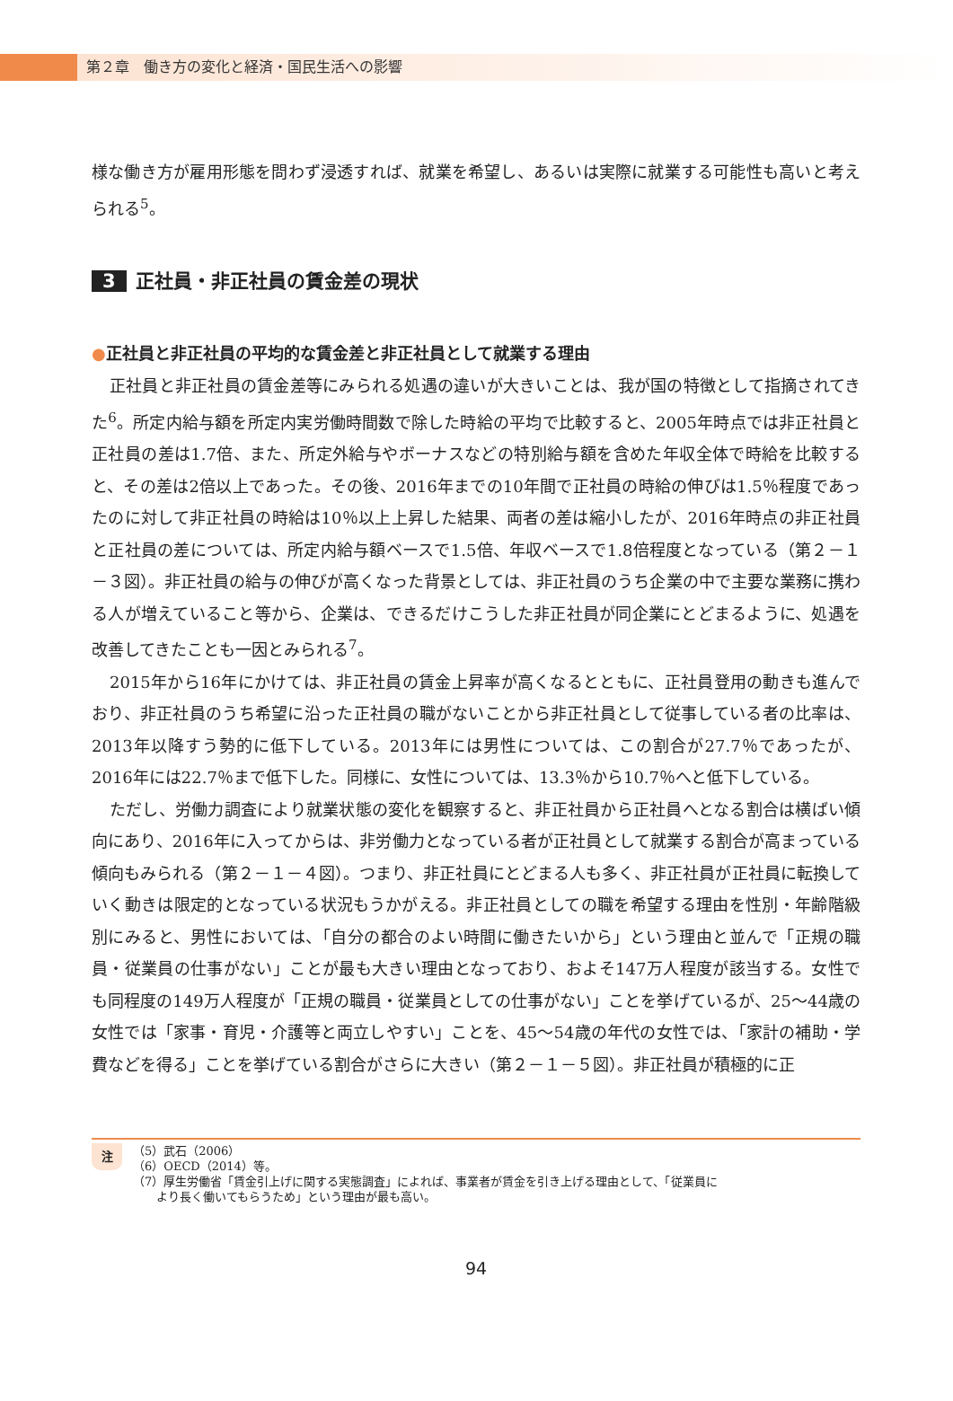第２章　働き方の変化と経済・国民生活への影響
様な働き方が雇用形態を問わず浸透すれば、就業を希望し、あるいは実際に就業する可能性も高いと考えられる<sup>5</sup>。
3 正社員・非正社員の賃金差の現状
●正社員と非正社員の平均的な賃金差と非正社員として就業する理由
正社員と非正社員の賃金差等にみられる処遇の違いが大きいことは、我が国の特徴として指摘されてきた<sup>6</sup>。所定内給与額を所定内実労働時間数で除した時給の平均で比較すると、2005年時点では非正社員と正社員の差は1.7倍、また、所定外給与やボーナスなどの特別給与額を含めた年収全体で時給を比較すると、その差は2倍以上であった。その後、2016年までの10年間で正社員の時給の伸びは1.5％程度であったのに対して非正社員の時給は10％以上上昇した結果、両者の差は縮小したが、2016年時点の非正社員と正社員の差については、所定内給与額ベースで1.5倍、年収ベースで1.8倍程度となっている（第２－１－３図）。非正社員の給与の伸びが高くなった背景としては、非正社員のうち企業の中で主要な業務に携わる人が増えていること等から、企業は、できるだけこうした非正社員が同企業にとどまるように、処遇を改善してきたことも一因とみられる<sup>7</sup>。
2015年から16年にかけては、非正社員の賃金上昇率が高くなるとともに、正社員登用の動きも進んでおり、非正社員のうち希望に沿った正社員の職がないことから非正社員として従事している者の比率は、2013年以降すう勢的に低下している。2013年には男性については、この割合が27.7％であったが、2016年には22.7％まで低下した。同様に、女性については、13.3％から10.7％へと低下している。
ただし、労働力調査により就業状態の変化を観察すると、非正社員から正社員へとなる割合は横ばい傾向にあり、2016年に入ってからは、非労働力となっている者が正社員として就業する割合が高まっている傾向もみられる（第２－１－４図）。つまり、非正社員にとどまる人も多く、非正社員が正社員に転換していく動きは限定的となっている状況もうかがえる。非正社員としての職を希望する理由を性別・年齢階級別にみると、男性においては、「自分の都合のよい時間に働きたいから」という理由と並んで「正規の職員・従業員の仕事がない」ことが最も大きい理由となっており、およそ147万人程度が該当する。女性でも同程度の149万人程度が「正規の職員・従業員としての仕事がない」ことを挙げているが、25～44歳の女性では「家事・育児・介護等と両立しやすい」ことを、45～54歳の年代の女性では、「家計の補助・学費などを得る」ことを挙げている割合がさらに大きい（第２－１－５図）。非正社員が積極的に正
注
（5）武石（2006）
（6）OECD（2014）等。
（7）厚生労働省「賃金引上げに関する実態調査」によれば、事業者が賃金を引き上げる理由として、「従業員に
　　より長く働いてもらうため」という理由が最も高い。
94